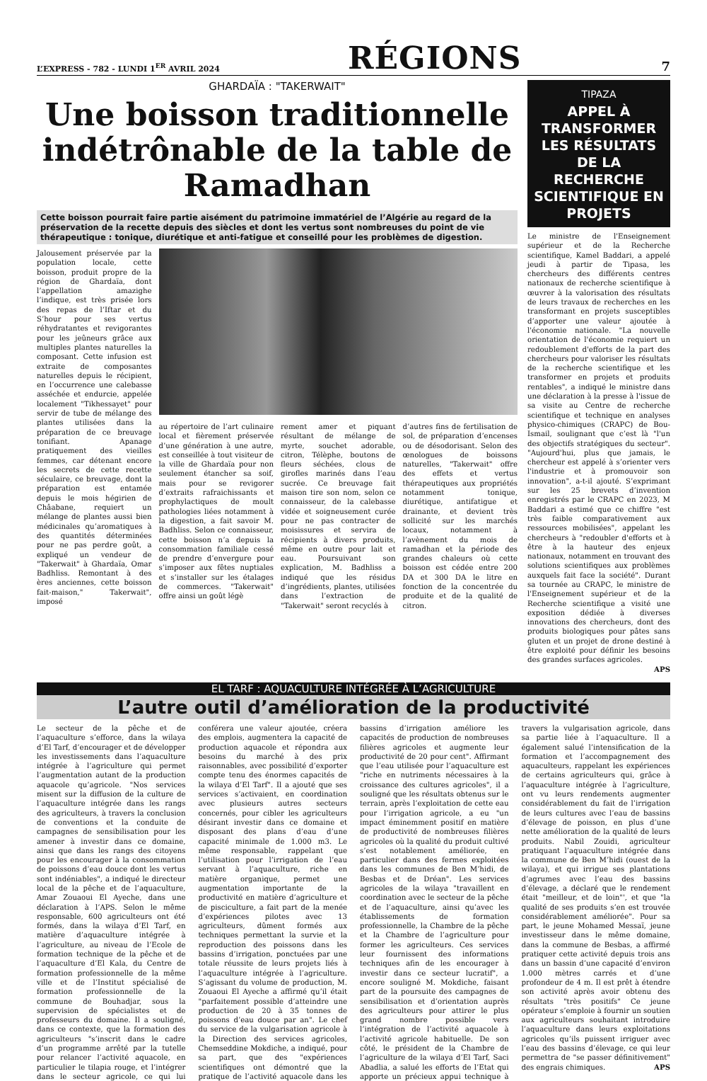L’EXPRESS - 782 - LUNDI 1<sup>ER</sup> AVRIL 2024 RÉGIONS 7
GHARDAÏA : "TAKERWAIT"
Une boisson traditionnelle indétrônable de la table de Ramadhan
Cette boisson pourrait faire partie aisément du patrimoine immatériel de l’Algérie au regard de la préservation de la recette depuis des siècles et dont les vertus sont nombreuses du point de vie thérapeutique : tonique, diurétique et anti-fatigue et conseillé pour les problèmes de digestion.
Jalousement préservée par la population locale, cette boisson, produit propre de la région de Ghardaïa, dont l’appellation amazighe l’indique, est très prisée lors des repas de l’Iftar et du S’hour pour ses vertus réhydratantes et revigorantes pour les jeûneurs grâce aux multiples plantes naturelles la composant. Cette infusion est extraite de composantes naturelles depuis le récipient, en l’occurrence une calebasse asséchée et endurcie, appelée localement "Tikhessayet" pour servir de tube de mélange des plantes utilisées dans la préparation de ce breuvage tonifiant. Apanage pratiquement des vieilles femmes, car détenant encore les secrets de cette recette séculaire, ce breuvage, dont la préparation est entamée depuis le mois hégirien de Châabane, requiert un mélange de plantes aussi bien médicinales qu’aromatiques à des quantités déterminées pour ne pas perdre goût, a expliqué un vendeur de "Takerwait" à Ghardaïa, Omar Badhliss. Remontant à des ères anciennes, cette boisson fait-maison," Takerwait", imposé
au répertoire de l’art culinaire local et fièrement préservée d’une génération à une autre, est conseillée à tout visiteur de la ville de Ghardaïa pour non seulement étancher sa soif, mais pour se revigorer d’extraits rafraichissants et prophylactiques de moult pathologies liées notamment à la digestion, a fait savoir M. Badhliss. Selon ce connaisseur, cette boisson n’a depuis la consommation familiale cessé de prendre d’envergure pour s’imposer aux fêtes nuptiales et s’installer sur les étalages de commerces. "Takerwait" offre ainsi un goût légè
rement amer et piquant résultant de mélange de myrte, souchet adorable, citron, Télèphe, boutons de fleurs séchées, clous de girofles marinés dans l’eau sucrée. Ce breuvage fait maison tire son nom, selon ce connaisseur, de la calebasse vidée et soigneusement curée pour ne pas contracter de moisissures et servira de récipients à divers produits, même en outre pour lait et eau. Poursuivant son explication, M. Badhliss a indiqué que les résidus d’ingrédients, plantes, utilisées dans l’extraction de "Takerwait" seront recyclés à
d’autres fins de fertilisation de sol, de préparation d’encenses ou de désodorisant. Selon des œnologues de boissons naturelles, "Takerwait" offre des effets et vertus thérapeutiques aux propriétés notamment tonique, diurétique, antifatigue et drainante, et devient très sollicité sur les marchés locaux, notamment à l’avènement du mois de ramadhan et la période des grandes chaleurs où cette boisson est cédée entre 200 DA et 300 DA le litre en fonction de la concentrée du produite et de la qualité de citron.
TIPAZA
APPEL À TRANSFORMER LES RÉSULTATS DE LA RECHERCHE SCIENTIFIQUE EN PROJETS
Le ministre de l'Enseignement supérieur et de la Recherche scientifique, Kamel Baddari, a appelé jeudi à partir de Tipasa, les chercheurs des différents centres nationaux de recherche scientifique à œuvrer à la valorisation des résultats de leurs travaux de recherches en les transformant en projets susceptibles d’apporter une valeur ajoutée à l'économie nationale. "La nouvelle orientation de l'économie requiert un redoublement d'efforts de la part des chercheurs pour valoriser les résultats de la recherche scientifique et les transformer en projets et produits rentables", a indiqué le ministre dans une déclaration à la presse à l'issue de sa visite au Centre de recherche scientifique et technique en analyses physico-chimiques (CRAPC) de Bou-Ismail, soulignant que c’est là "l'un des objectifs stratégiques du secteur". "Aujourd'hui, plus que jamais, le chercheur est appelé à s’orienter vers l'industrie et à promouvoir son innovation", a-t-il ajouté. S’exprimant sur les 25 brevets d’invention enregistrés par le CRAPC en 2023, M Baddari a estimé que ce chiffre "est très faible comparativement aux ressources mobilisées", appelant les chercheurs à "redoubler d'efforts et à être à la hauteur des enjeux nationaux, notamment en trouvant des solutions scientifiques aux problèmes auxquels fait face la société". Durant sa tournée au CRAPC, le ministre de l'Enseignement supérieur et de la Recherche scientifique a visité une exposition dédiée à diverses innovations des chercheurs, dont des produits biologiques pour pâtes sans gluten et un projet de drone destiné à être exploité pour définir les besoins des grandes surfaces agricoles.
APS
EL TARF : AQUACULTURE INTÉGRÉE À L’AGRICULTURE
L’autre outil d’amélioration de la productivité
Le secteur de la pêche et de l’aquaculture s’efforce, dans la wilaya d’El Tarf, d’encourager et de développer les investissements dans l’aquaculture intégrée à l’agriculture qui permet l’augmentation autant de la production aquacole qu’agricole. "Nos services misent sur la diffusion de la culture de l’aquaculture intégrée dans les rangs des agriculteurs, à travers la conclusion de conventions et la conduite de campagnes de sensibilisation pour les amener à investir dans ce domaine, ainsi que dans les rangs des citoyens pour les encourager à la consommation de poissons d’eau douce dont les vertus sont indéniables", a indiqué le directeur local de la pêche et de l’aquaculture, Amar Zouaoui El Ayeche, dans une déclaration à l’APS. Selon le même responsable, 600 agriculteurs ont été formés, dans la wilaya d’El Tarf, en matière d’aquaculture intégrée à l’agriculture, au niveau de l’Ecole de formation technique de la pêche et de l’aquaculture d’El Kala, du Centre de formation professionnelle de la même ville et de l’Institut spécialisé de formation professionnelle de la commune de Bouhadjar, sous la supervision de spécialistes et de professeurs du domaine. Il a souligné, dans ce contexte, que la formation des agriculteurs "s’inscrit dans le cadre d’un programme arrêté par la tutelle pour relancer l’activité aquacole, en particulier le tilapia rouge, et l’intégrer dans le secteur agricole, ce qui lui conférera une valeur ajoutée, créera des emplois, augmentera la capacité de production aquacole et répondra aux besoins du marché à des prix raisonnables, avec possibilité d’exporter compte tenu des énormes capacités de la wilaya d’El Tarf". Il a ajouté que ses services s’activaient, en coordination avec plusieurs autres secteurs concernés, pour cibler les agriculteurs désirant investir dans ce domaine et disposant des plans d’eau d’une capacité minimale de 1.000 m3. Le même responsable, rappelant que l’utilisation pour l’irrigation de l’eau servant à l’aquaculture, riche en matière organique, permet une augmentation importante de la productivité en matière d’agriculture et de pisciculture, a fait part de la menée d’expériences pilotes avec 13 agriculteurs, dûment formés aux techniques permettant la survie et la reproduction des poissons dans les bassins d’irrigation, ponctuées par une totale réussite de leurs projets liés à l’aquaculture intégrée à l’agriculture. S’agissant du volume de production, M. Zouaoui El Ayeche a affirmé qu’il était "parfaitement possible d’atteindre une production de 20 à 35 tonnes de poissons d’eau douce par an". Le chef du service de la vulgarisation agricole à la Direction des services agricoles, Chemseddine Mokdiche, a indiqué, pour sa part, que des "expériences scientifiques ont démontré que la pratique de l’activité aquacole dans les bassins d’irrigation améliore les capacités de production de nombreuses filières agricoles et augmente leur productivité de 20 pour cent". Affirmant que l’eau utilisée pour l’aquaculture est "riche en nutriments nécessaires à la croissance des cultures agricoles", il a souligné que les résultats obtenus sur le terrain, après l’exploitation de cette eau pour l’irrigation agricole, a eu "un impact éminemment positif en matière de productivité de nombreuses filières agricoles où la qualité du produit cultivé s’est notablement améliorée, en particulier dans des fermes exploitées dans les communes de Ben M’hidi, de Besbas et de Dréan". Les services agricoles de la wilaya "travaillent en coordination avec le secteur de la pêche et de l’aquaculture, ainsi qu’avec les établissements de formation professionnelle, la Chambre de la pêche et la Chambre de l’agriculture pour former les agriculteurs. Ces services leur fournissent des informations techniques afin de les encourager à investir dans ce secteur lucratif", a encore souligné M. Mokdiche, faisant part de la poursuite des campagnes de sensibilisation et d’orientation auprès des agriculteurs pour attirer le plus grand nombre possible vers l’intégration de l’activité aquacole à l’activité agricole habituelle. De son côté, le président de la Chambre de l’agriculture de la wilaya d’El Tarf, Saci Abadlia, a salué les efforts de l’Etat qui apporte un précieux appui technique à travers la vulgarisation agricole, dans sa partie liée à l’aquaculture. Il a également salué l’intensification de la formation et l’accompagnement des aquaculteurs, rappelant les expériences de certains agriculteurs qui, grâce à l’aquaculture intégrée à l’agriculture, ont vu leurs rendements augmenter considérablement du fait de l’irrigation de leurs cultures avec l’eau de bassins d’élevage de poisson, en plus d’une nette amélioration de la qualité de leurs produits. Nabil Zouidi, agriculteur pratiquant l’aquaculture intégrée dans la commune de Ben M’hidi (ouest de la wilaya), et qui irrigue ses plantations d’agrumes avec l’eau des bassins d’élevage, a déclaré que le rendement était "meilleur, et de loin"', et que "la qualité de ses produits s’en est trouvée considérablement améliorée". Pour sa part, le jeune Mohamed Messaï, jeune investisseur dans le même domaine, dans la commune de Besbas, a affirmé pratiquer cette activité depuis trois ans dans un bassin d’une capacité d’environ 1.000 mètres carrés et d’une profondeur de 4 m. Il est prêt à étendre son activité après avoir obtenu des résultats "très positifs" Ce jeune opérateur s’emploie à fournir un soutien aux agriculteurs souhaitant introduire l’aquaculture dans leurs exploitations agricoles qu’ils puissent irriguer avec l’eau des bassins d’élevage, ce qui leur permettra de "se passer définitivement" des engrais chimiques. APS